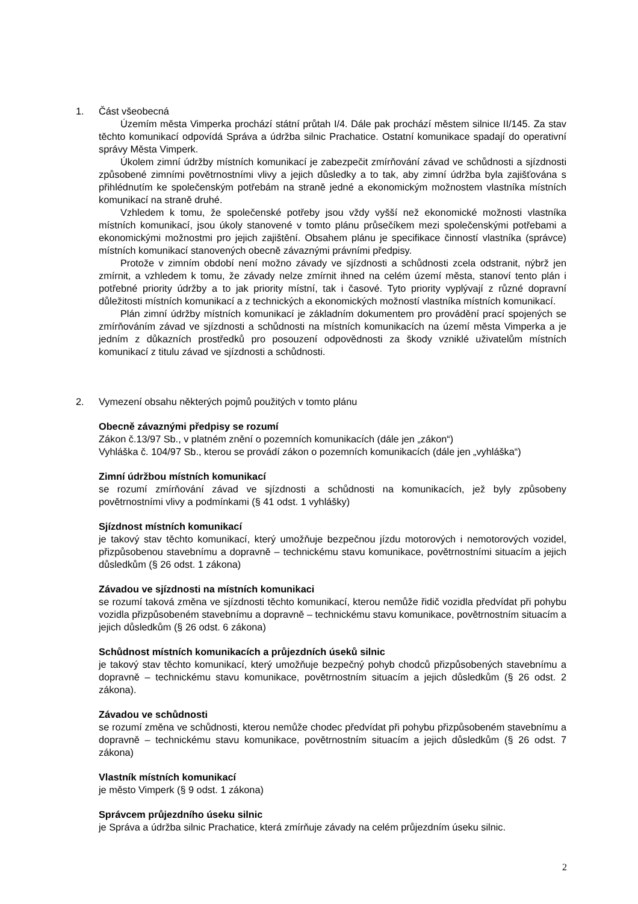1. Část všeobecná
Územím města Vimperka prochází státní průtah I/4. Dále pak prochází městem silnice II/145. Za stav těchto komunikací odpovídá Správa a údržba silnic Prachatice. Ostatní komunikace spadají do operativní správy Města Vimperk.
Úkolem zimní údržby místních komunikací je zabezpečit zmírňování závad ve schůdnosti a sjízdnosti způsobené zimními povětrnostními vlivy a jejich důsledky a to tak, aby zimní údržba byla zajišťována s přihlédnutím ke společenským potřebám na straně jedné a ekonomickým možnostem vlastníka místních komunikací na straně druhé.
Vzhledem k tomu, že společenské potřeby jsou vždy vyšší než ekonomické možnosti vlastníka místních komunikací, jsou úkoly stanovené v tomto plánu průsečíkem mezi společenskými potřebami a ekonomickými možnostmi pro jejich zajištění. Obsahem plánu je specifikace činností vlastníka (správce) místních komunikací stanovených obecně závaznými právními předpisy.
Protože v zimním období není možno závady ve sjízdnosti a schůdnosti zcela odstranit, nýbrž jen zmírnit, a vzhledem k tomu, že závady nelze zmírnit ihned na celém území města, stanoví tento plán i potřebné priority údržby a to jak priority místní, tak i časové. Tyto priority vyplývají z různé dopravní důležitosti místních komunikací a z technických a ekonomických možností vlastníka místních komunikací.
Plán zimní údržby místních komunikací je základním dokumentem pro provádění prací spojených se zmírňováním závad ve sjízdnosti a schůdnosti na místních komunikacích na území města Vimperka a je jedním z důkazních prostředků pro posouzení odpovědnosti za škody vzniklé uživatelům místních komunikací z titulu závad ve sjízdnosti a schůdnosti.
2. Vymezení obsahu některých pojmů použitých v tomto plánu
Obecně závaznými předpisy se rozumí
Zákon č.13/97 Sb., v platném znění o pozemních komunikacích (dále jen „zákon“)
Vyhláška č. 104/97 Sb., kterou se provádí zákon o pozemních komunikacích (dále jen „vyhláška“)
Zimní údržbou místních komunikací
se rozumí zmírňování závad ve sjízdnosti a schůdnosti na komunikacích, jež byly způsobeny povětrnostními vlivy a podmínkami (§ 41 odst. 1 vyhlášky)
Sjízdnost místních komunikací
je takový stav těchto komunikací, který umožňuje bezpečnou jízdu motorových i nemotorových vozidel, přizpůsobenou stavebnímu a dopravně – technickému stavu komunikace, povětrnostními situacím a jejich důsledkům (§ 26 odst. 1 zákona)
Závadou ve sjízdnosti na místních komunikaci
se rozumí taková změna ve sjízdnosti těchto komunikací, kterou nemůže řidič vozidla předvídat při pohybu vozidla přizpůsobeném stavebnímu a dopravně – technickému stavu komunikace, povětrnostním situacím a jejich důsledkům (§ 26 odst. 6 zákona)
Schůdnost místních komunikacích a průjezdních úseků silnic
je takový stav těchto komunikací, který umožňuje bezpečný pohyb chodců přizpůsobených stavebnímu a dopravně – technickému stavu komunikace, povětrnostním situacím a jejich důsledkům (§ 26 odst. 2 zákona).
Závadou ve schůdnosti
se rozumí změna ve schůdnosti, kterou nemůže chodec předvídat při pohybu přizpůsobeném stavebnímu a dopravně – technickému stavu komunikace, povětrnostním situacím a jejich důsledkům (§ 26 odst. 7 zákona)
Vlastník místních komunikací
je město Vimperk (§ 9 odst. 1 zákona)
Správcem průjezdního úseku silnic
je Správa a údržba silnic Prachatice, která zmírňuje závady na celém průjezdním úseku silnic.
2